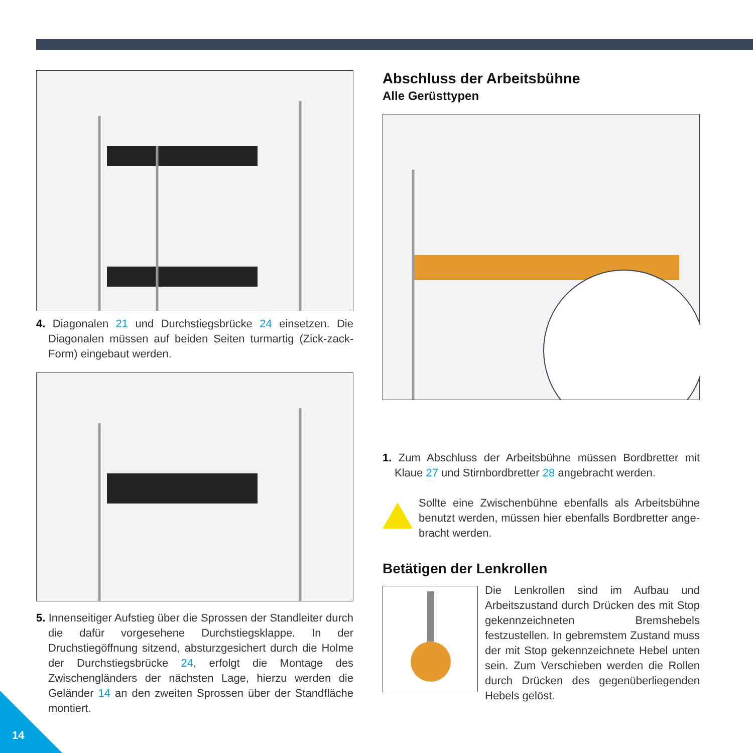4. Diagonalen 21 und Durchstiegsbrücke 24 einsetzen. Die Diagonalen müssen auf beiden Seiten turmartig (Zick-zack-Form) eingebaut werden.
5. Innenseitiger Aufstieg über die Sprossen der Standleiter durch die dafür vorgesehene Durchstiegsklappe. In der Druchstiegöffnung sitzend, absturzgesichert durch die Holme der Durchstiegsbrücke 24, erfolgt die Montage des Zwischengländers der nächsten Lage, hierzu werden die Geländer 14 an den zweiten Sprossen über der Standfläche montiert.
Abschluss der Arbeitsbühne
Alle Gerüsttypen
1. Zum Abschluss der Arbeitsbühne müssen Bordbretter mit Klaue 27 und Stirnbordbretter 28 angebracht werden.
Sollte eine Zwischenbühne ebenfalls als Arbeitsbühne benutzt werden, müssen hier ebenfalls Bordbretter ange-bracht werden.
Betätigen der Lenkrollen
Die Lenkrollen sind im Aufbau und Arbeitszustand durch Drücken des mit Stop gekennzeichneten Bremshebels festzustellen. In gebremstem Zustand muss der mit Stop gekennzeichnete Hebel unten sein. Zum Verschieben werden die Rollen durch Drücken des gegenüberliegenden Hebels gelöst.
14